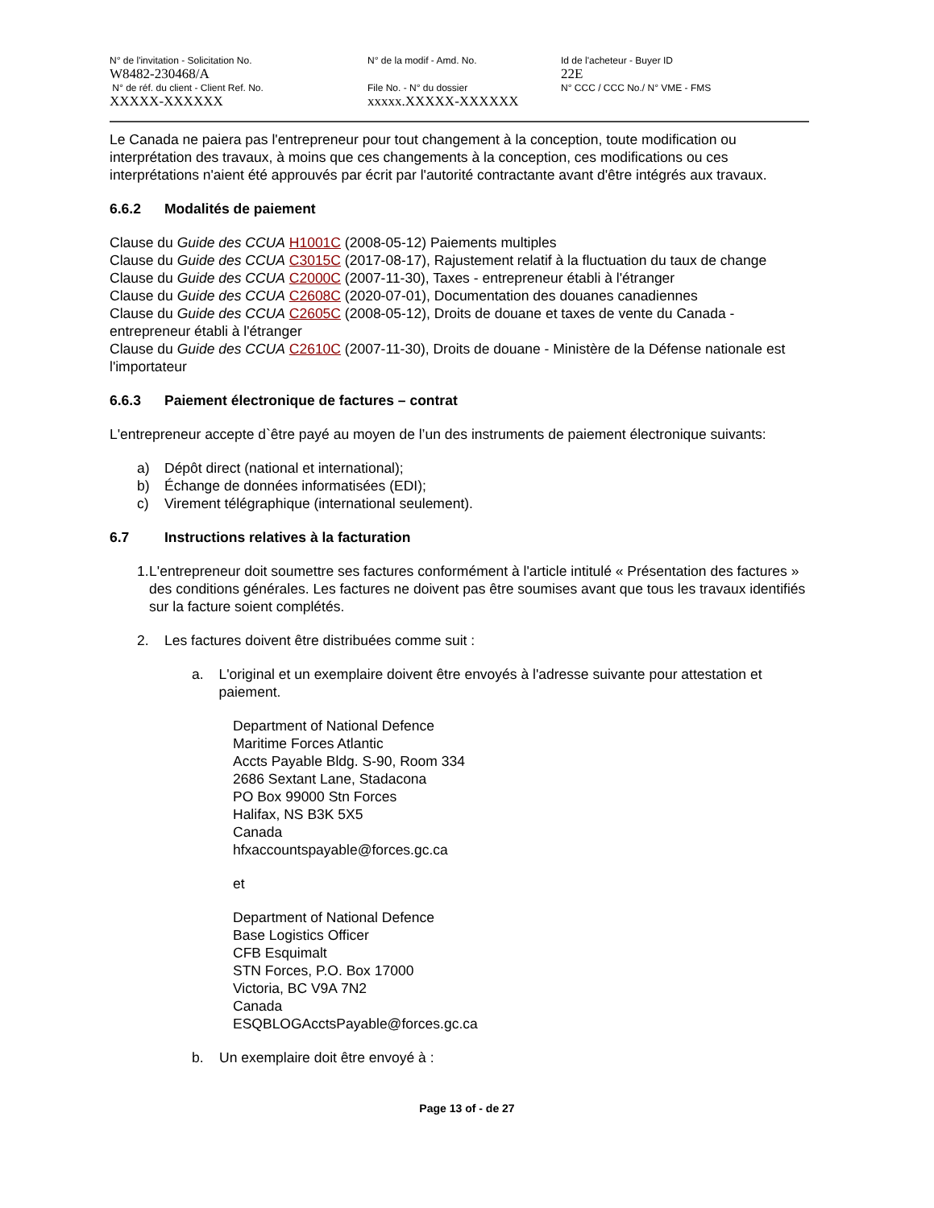N° de l'invitation - Solicitation No.
W8482-230468/A
N° de la modif - Amd. No. Id de l'acheteur - Buyer ID
22E
N° de réf. du client - Client Ref. No.
XXXXX-XXXXXX
File No. - N° du dossier
xxxxx.XXXXX-XXXXXX
N° CCC / CCC No./ N° VME - FMS
Le Canada ne paiera pas l'entrepreneur pour tout changement à la conception, toute modification ou interprétation des travaux, à moins que ces changements à la conception, ces modifications ou ces interprétations n'aient été approuvés par écrit par l'autorité contractante avant d'être intégrés aux travaux.
6.6.2 Modalités de paiement
Clause du Guide des CCUA H1001C (2008-05-12) Paiements multiples
Clause du Guide des CCUA C3015C (2017-08-17), Rajustement relatif à la fluctuation du taux de change
Clause du Guide des CCUA C2000C (2007-11-30), Taxes - entrepreneur établi à l'étranger
Clause du Guide des CCUA C2608C (2020-07-01), Documentation des douanes canadiennes
Clause du Guide des CCUA C2605C (2008-05-12), Droits de douane et taxes de vente du Canada - entrepreneur établi à l'étranger
Clause du Guide des CCUA C2610C (2007-11-30), Droits de douane - Ministère de la Défense nationale est l'importateur
6.6.3 Paiement électronique de factures – contrat
L'entrepreneur accepte d`être payé au moyen de l’un des instruments de paiement électronique suivants:
a) Dépôt direct (national et international);
b) Échange de données informatisées (EDI);
c) Virement télégraphique (international seulement).
6.7 Instructions relatives à la facturation
1. L'entrepreneur doit soumettre ses factures conformément à l'article intitulé « Présentation des factures » des conditions générales. Les factures ne doivent pas être soumises avant que tous les travaux identifiés sur la facture soient complétés.
2. Les factures doivent être distribuées comme suit :
a. L'original et un exemplaire doivent être envoyés à l'adresse suivante pour attestation et paiement.
Department of National Defence
Maritime Forces Atlantic
Accts Payable Bldg. S-90, Room 334
2686 Sextant Lane, Stadacona
PO Box 99000 Stn Forces
Halifax, NS B3K 5X5
Canada
hfxaccountspayable@forces.gc.ca
et
Department of National Defence
Base Logistics Officer
CFB Esquimalt
STN Forces, P.O. Box 17000
Victoria, BC V9A 7N2
Canada
ESQBLOGAcctsPayable@forces.gc.ca
b. Un exemplaire doit être envoyé à :
Page 13 of - de 27